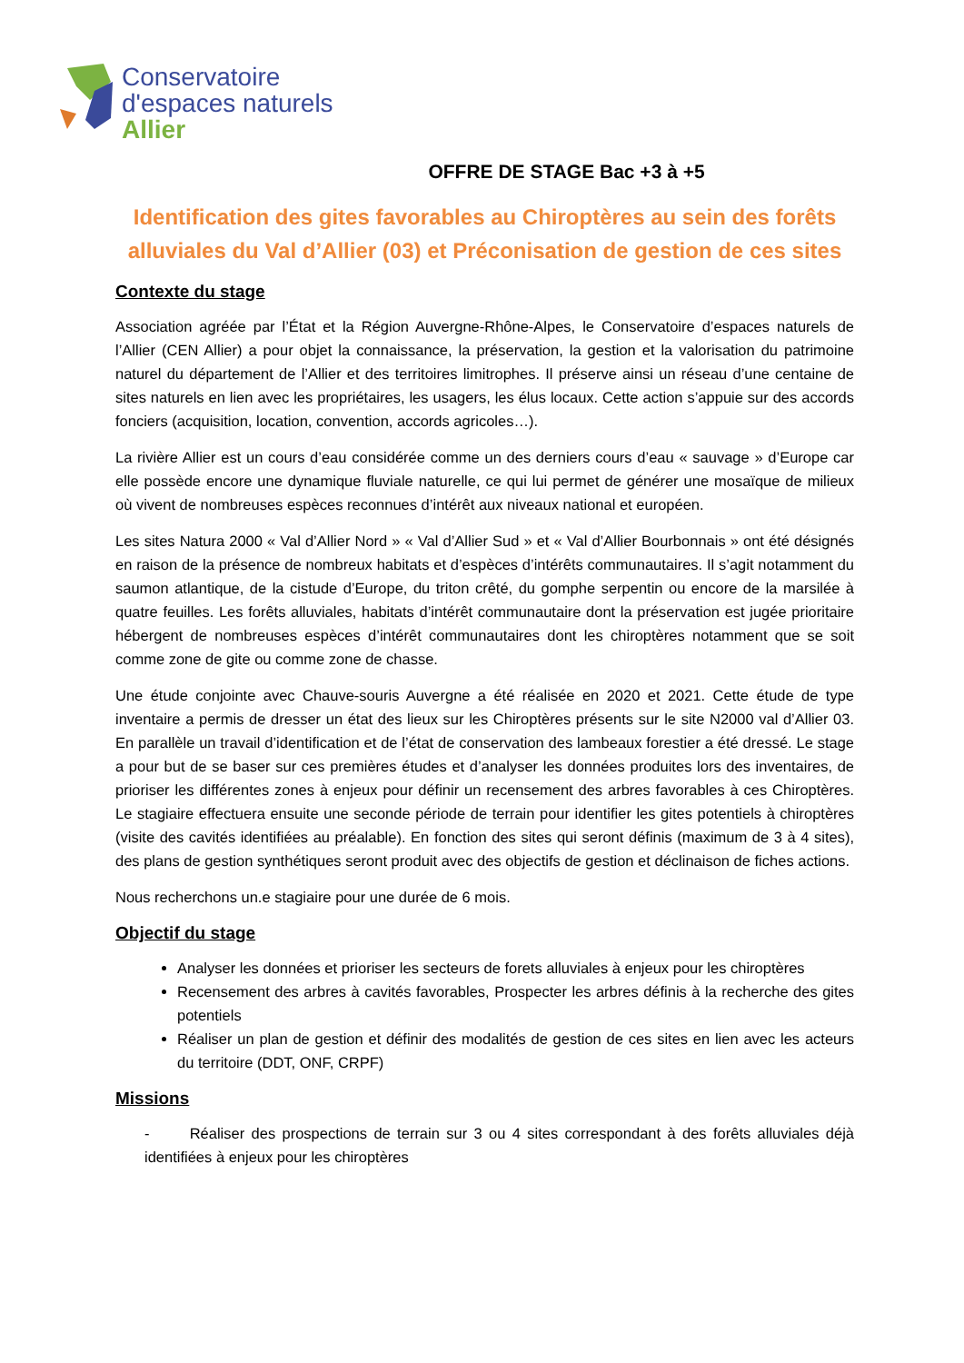Conservatoire
d'espaces naturels
Allier
OFFRE DE STAGE Bac +3 à +5
Identification des gites favorables au Chiroptères au sein des forêts alluviales du Val d’Allier (03) et Préconisation de gestion de ces sites
Contexte du stage
Association agréée par l’État et la Région Auvergne-Rhône-Alpes, le Conservatoire d’espaces naturels de l’Allier (CEN Allier) a pour objet la connaissance, la préservation, la gestion et la valorisation du patrimoine naturel du département de l’Allier et des territoires limitrophes. Il préserve ainsi un réseau d’une centaine de sites naturels en lien avec les propriétaires, les usagers, les élus locaux. Cette action s’appuie sur des accords fonciers (acquisition, location, convention, accords agricoles…).
La rivière Allier est un cours d’eau considérée comme un des derniers cours d’eau « sauvage » d’Europe car elle possède encore une dynamique fluviale naturelle, ce qui lui permet de générer une mosaïque de milieux où vivent de nombreuses espèces reconnues d’intérêt aux niveaux national et européen.
Les sites Natura 2000 « Val d’Allier Nord » « Val d’Allier Sud » et « Val d’Allier Bourbonnais » ont été désignés en raison de la présence de nombreux habitats et d’espèces d’intérêts communautaires. Il s’agit notamment du saumon atlantique, de la cistude d’Europe, du triton crêté, du gomphe serpentin ou encore de la marsilée à quatre feuilles. Les forêts alluviales, habitats d’intérêt communautaire dont la préservation est jugée prioritaire hébergent de nombreuses espèces d’intérêt communautaires dont les chiroptères notamment que se soit comme zone de gite ou comme zone de chasse.
Une étude conjointe avec Chauve-souris Auvergne a été réalisée en 2020 et 2021. Cette étude de type inventaire a permis de dresser un état des lieux sur les Chiroptères présents sur le site N2000 val d’Allier 03. En parallèle un travail d’identification et de l’état de conservation des lambeaux forestier a été dressé. Le stage a pour but de se baser sur ces premières études et d’analyser les données produites lors des inventaires, de prioriser les différentes zones à enjeux pour définir un recensement des arbres favorables à ces Chiroptères. Le stagiaire effectuera ensuite une seconde période de terrain pour identifier les gites potentiels à chiroptères (visite des cavités identifiées au préalable). En fonction des sites qui seront définis (maximum de 3 à 4 sites), des plans de gestion synthétiques seront produit avec des objectifs de gestion et déclinaison de fiches actions.
Nous recherchons un.e stagiaire pour une durée de 6 mois.
Objectif du stage
Analyser les données et prioriser les secteurs de forets alluviales à enjeux pour les chiroptères
Recensement des arbres à cavités favorables, Prospecter les arbres définis à la recherche des gites potentiels
Réaliser un plan de gestion et définir des modalités de gestion de ces sites en lien avec les acteurs du territoire (DDT, ONF, CRPF)
Missions
- Réaliser des prospections de terrain sur 3 ou 4 sites correspondant à des forêts alluviales déjà identifiées à enjeux pour les chiroptères